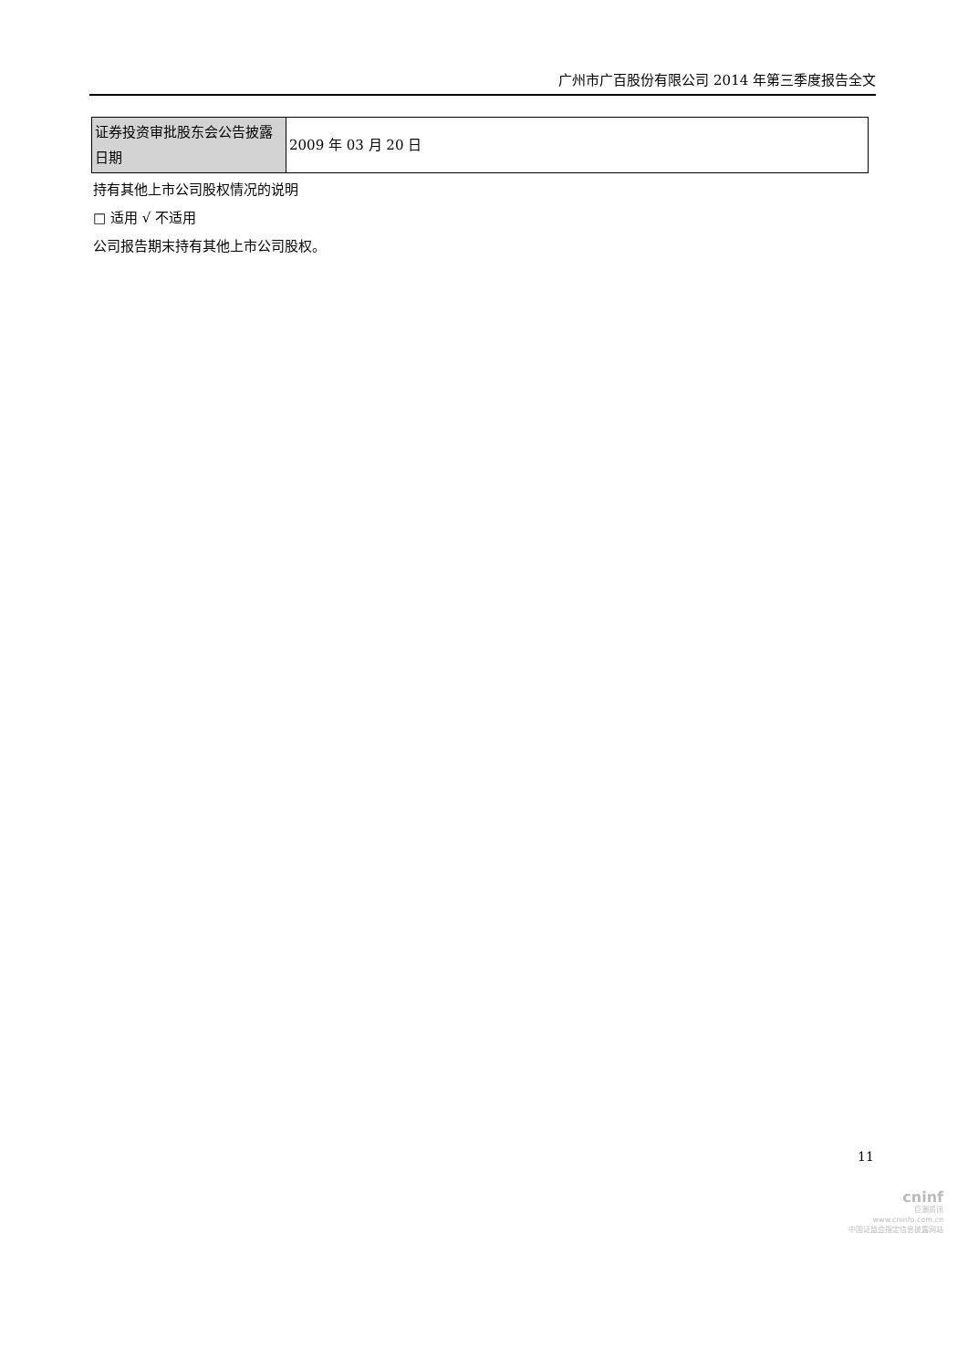广州市广百股份有限公司 2014 年第三季度报告全文
| 证券投资审批股东会公告披露日期 | 2009 年 03 月 20 日 |
持有其他上市公司股权情况的说明
□ 适用 √ 不适用
公司报告期末持有其他上市公司股权。
11
cninf
巨潮资讯
www.cninfo.com.cn
中国证监会指定信息披露网站